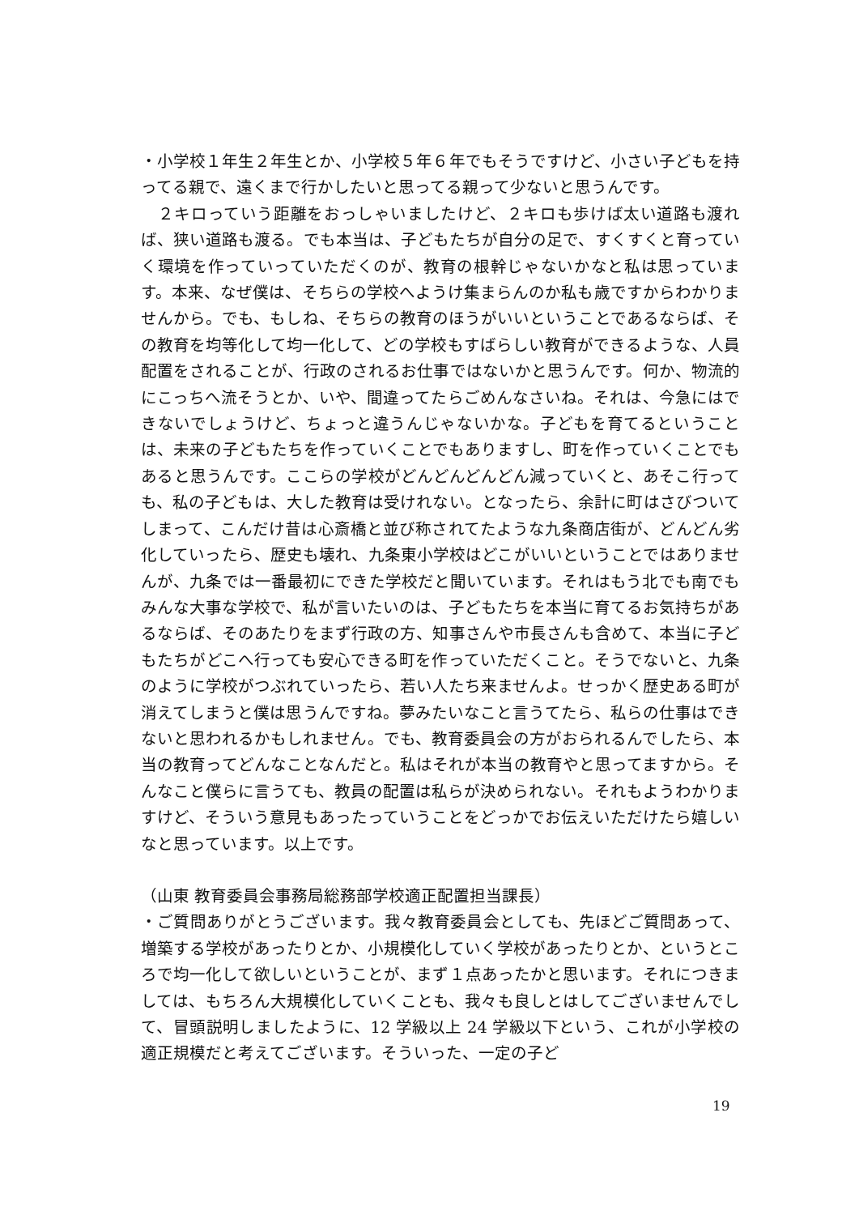・小学校１年生２年生とか、小学校５年６年でもそうですけど、小さい子どもを持ってる親で、遠くまで行かしたいと思ってる親って少ないと思うんです。
　２キロっていう距離をおっしゃいましたけど、２キロも歩けば太い道路も渡れば、狭い道路も渡る。でも本当は、子どもたちが自分の足で、すくすくと育っていく環境を作っていっていただくのが、教育の根幹じゃないかなと私は思っています。本来、なぜ僕は、そちらの学校へようけ集まらんのか私も歳ですからわかりませんから。でも、もしね、そちらの教育のほうがいいということであるならば、その教育を均等化して均一化して、どの学校もすばらしい教育ができるような、人員配置をされることが、行政のされるお仕事ではないかと思うんです。何か、物流的にこっちへ流そうとか、いや、間違ってたらごめんなさいね。それは、今急にはできないでしょうけど、ちょっと違うんじゃないかな。子どもを育てるということは、未来の子どもたちを作っていくことでもありますし、町を作っていくことでもあると思うんです。ここらの学校がどんどんどんどん減っていくと、あそこ行っても、私の子どもは、大した教育は受けれない。となったら、余計に町はさびついてしまって、こんだけ昔は心斎橋と並び称されてたような九条商店街が、どんどん劣化していったら、歴史も壊れ、九条東小学校はどこがいいということではありませんが、九条では一番最初にできた学校だと聞いています。それはもう北でも南でもみんな大事な学校で、私が言いたいのは、子どもたちを本当に育てるお気持ちがあるならば、そのあたりをまず行政の方、知事さんや市長さんも含めて、本当に子どもたちがどこへ行っても安心できる町を作っていただくこと。そうでないと、九条のように学校がつぶれていったら、若い人たち来ませんよ。せっかく歴史ある町が消えてしまうと僕は思うんですね。夢みたいなこと言うてたら、私らの仕事はできないと思われるかもしれません。でも、教育委員会の方がおられるんでしたら、本当の教育ってどんなことなんだと。私はそれが本当の教育やと思ってますから。そんなこと僕らに言うても、教員の配置は私らが決められない。それもようわかりますけど、そういう意見もあったっていうことをどっかでお伝えいただけたら嬉しいなと思っています。以上です。
（山東 教育委員会事務局総務部学校適正配置担当課長）
・ご質問ありがとうございます。我々教育委員会としても、先ほどご質問あって、増築する学校があったりとか、小規模化していく学校があったりとか、というところで均一化して欲しいということが、まず１点あったかと思います。それにつきましては、もちろん大規模化していくことも、我々も良しとはしてございませんでして、冒頭説明しましたように、12 学級以上 24 学級以下という、これが小学校の適正規模だと考えてございます。そういった、一定の子ど
19